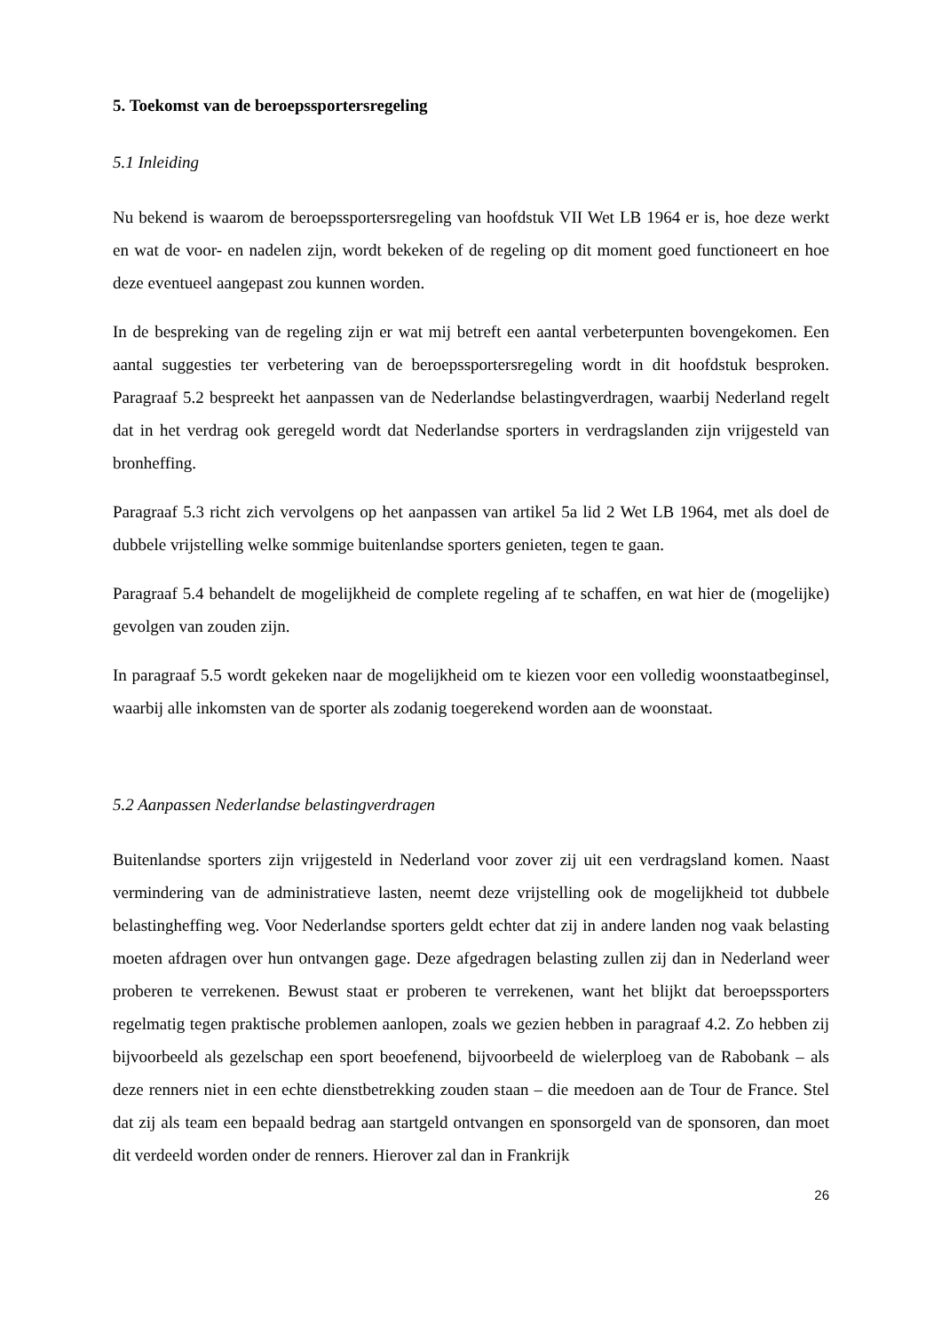5. Toekomst van de beroepssportersregeling
5.1 Inleiding
Nu bekend is waarom de beroepssportersregeling van hoofdstuk VII Wet LB 1964 er is, hoe deze werkt en wat de voor- en nadelen zijn, wordt bekeken of de regeling op dit moment goed functioneert en hoe deze eventueel aangepast zou kunnen worden.
In de bespreking van de regeling zijn er wat mij betreft een aantal verbeterpunten bovengekomen. Een aantal suggesties ter verbetering van de beroepssportersregeling wordt in dit hoofdstuk besproken. Paragraaf 5.2 bespreekt het aanpassen van de Nederlandse belastingverdragen, waarbij Nederland regelt dat in het verdrag ook geregeld wordt dat Nederlandse sporters in verdragslanden zijn vrijgesteld van bronheffing.
Paragraaf 5.3 richt zich vervolgens op het aanpassen van artikel 5a lid 2 Wet LB 1964, met als doel de dubbele vrijstelling welke sommige buitenlandse sporters genieten, tegen te gaan.
Paragraaf 5.4 behandelt de mogelijkheid de complete regeling af te schaffen, en wat hier de (mogelijke) gevolgen van zouden zijn.
In paragraaf 5.5 wordt gekeken naar de mogelijkheid om te kiezen voor een volledig woonstaatbeginsel, waarbij alle inkomsten van de sporter als zodanig toegerekend worden aan de woonstaat.
5.2 Aanpassen Nederlandse belastingverdragen
Buitenlandse sporters zijn vrijgesteld in Nederland voor zover zij uit een verdragsland komen. Naast vermindering van de administratieve lasten, neemt deze vrijstelling ook de mogelijkheid tot dubbele belastingheffing weg. Voor Nederlandse sporters geldt echter dat zij in andere landen nog vaak belasting moeten afdragen over hun ontvangen gage. Deze afgedragen belasting zullen zij dan in Nederland weer proberen te verrekenen. Bewust staat er proberen te verrekenen, want het blijkt dat beroepssporters regelmatig tegen praktische problemen aanlopen, zoals we gezien hebben in paragraaf 4.2. Zo hebben zij bijvoorbeeld als gezelschap een sport beoefenend, bijvoorbeeld de wielerploeg van de Rabobank – als deze renners niet in een echte dienstbetrekking zouden staan – die meedoen aan de Tour de France. Stel dat zij als team een bepaald bedrag aan startgeld ontvangen en sponsorgeld van de sponsoren, dan moet dit verdeeld worden onder de renners. Hierover zal dan in Frankrijk
26